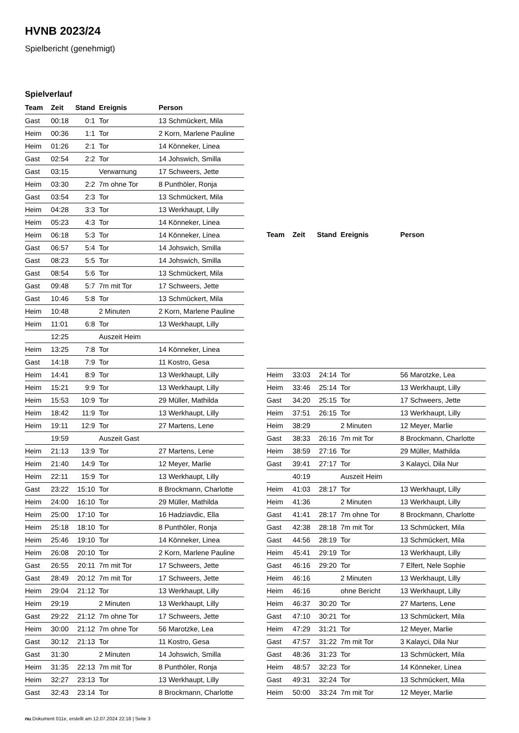HVNB 2023/24
Spielbericht (genehmigt)
Spielverlauf
| Team | Zeit | Stand | Ereignis | Person |
| --- | --- | --- | --- | --- |
| Gast | 00:18 | 0:1 | Tor | 13 Schmückert, Mila |
| Heim | 00:36 | 1:1 | Tor | 2 Korn, Marlene Pauline |
| Heim | 01:26 | 2:1 | Tor | 14 Könneker, Linea |
| Gast | 02:54 | 2:2 | Tor | 14 Johswich, Smilla |
| Gast | 03:15 | | Verwarnung | 17 Schweers, Jette |
| Heim | 03:30 | 2:2 | 7m ohne Tor | 8 Punthöler, Ronja |
| Gast | 03:54 | 2:3 | Tor | 13 Schmückert, Mila |
| Heim | 04:28 | 3:3 | Tor | 13 Werkhaupt, Lilly |
| Heim | 05:23 | 4:3 | Tor | 14 Könneker, Linea |
| Heim | 06:18 | 5:3 | Tor | 14 Könneker, Linea |
| Gast | 06:57 | 5:4 | Tor | 14 Johswich, Smilla |
| Gast | 08:23 | 5:5 | Tor | 14 Johswich, Smilla |
| Gast | 08:54 | 5:6 | Tor | 13 Schmückert, Mila |
| Gast | 09:48 | 5:7 | 7m mit Tor | 17 Schweers, Jette |
| Gast | 10:46 | 5:8 | Tor | 13 Schmückert, Mila |
| Heim | 10:48 | | 2 Minuten | 2 Korn, Marlene Pauline |
| Heim | 11:01 | 6:8 | Tor | 13 Werkhaupt, Lilly |
| | 12:25 | | Auszeit Heim | |
| Heim | 13:25 | 7:8 | Tor | 14 Könneker, Linea |
| Gast | 14:18 | 7:9 | Tor | 11 Kostro, Gesa |
| Heim | 14:41 | 8:9 | Tor | 13 Werkhaupt, Lilly |
| Heim | 15:21 | 9:9 | Tor | 13 Werkhaupt, Lilly |
| Heim | 15:53 | 10:9 | Tor | 29 Müller, Mathilda |
| Heim | 18:42 | 11:9 | Tor | 13 Werkhaupt, Lilly |
| Heim | 19:11 | 12:9 | Tor | 27 Martens, Lene |
| | 19:59 | | Auszeit Gast | |
| Heim | 21:13 | 13:9 | Tor | 27 Martens, Lene |
| Heim | 21:40 | 14:9 | Tor | 12 Meyer, Marlie |
| Heim | 22:11 | 15:9 | Tor | 13 Werkhaupt, Lilly |
| Gast | 23:22 | 15:10 | Tor | 8 Brockmann, Charlotte |
| Heim | 24:00 | 16:10 | Tor | 29 Müller, Mathilda |
| Heim | 25:00 | 17:10 | Tor | 16 Hadziavdic, Ella |
| Heim | 25:18 | 18:10 | Tor | 8 Punthöler, Ronja |
| Heim | 25:46 | 19:10 | Tor | 14 Könneker, Linea |
| Heim | 26:08 | 20:10 | Tor | 2 Korn, Marlene Pauline |
| Gast | 26:55 | 20:11 | 7m mit Tor | 17 Schweers, Jette |
| Gast | 28:49 | 20:12 | 7m mit Tor | 17 Schweers, Jette |
| Heim | 29:04 | 21:12 | Tor | 13 Werkhaupt, Lilly |
| Heim | 29:19 | | 2 Minuten | 13 Werkhaupt, Lilly |
| Gast | 29:22 | 21:12 | 7m ohne Tor | 17 Schweers, Jette |
| Heim | 30:00 | 21:12 | 7m ohne Tor | 56 Marotzke, Lea |
| Gast | 30:12 | 21:13 | Tor | 11 Kostro, Gesa |
| Gast | 31:30 | | 2 Minuten | 14 Johswich, Smilla |
| Heim | 31:35 | 22:13 | 7m mit Tor | 8 Punthöler, Ronja |
| Heim | 32:27 | 23:13 | Tor | 13 Werkhaupt, Lilly |
| Gast | 32:43 | 23:14 | Tor | 8 Brockmann, Charlotte |
| Team | Zeit | Stand | Ereignis | Person |
| --- | --- | --- | --- | --- |
| Heim | 33:03 | 24:14 | Tor | 56 Marotzke, Lea |
| Heim | 33:46 | 25:14 | Tor | 13 Werkhaupt, Lilly |
| Gast | 34:20 | 25:15 | Tor | 17 Schweers, Jette |
| Heim | 37:51 | 26:15 | Tor | 13 Werkhaupt, Lilly |
| Heim | 38:29 | | 2 Minuten | 12 Meyer, Marlie |
| Gast | 38:33 | 26:16 | 7m mit Tor | 8 Brockmann, Charlotte |
| Heim | 38:59 | 27:16 | Tor | 29 Müller, Mathilda |
| Gast | 39:41 | 27:17 | Tor | 3 Kalayci, Dila Nur |
| | 40:19 | | Auszeit Heim | |
| Heim | 41:03 | 28:17 | Tor | 13 Werkhaupt, Lilly |
| Heim | 41:36 | | 2 Minuten | 13 Werkhaupt, Lilly |
| Gast | 41:41 | 28:17 | 7m ohne Tor | 8 Brockmann, Charlotte |
| Gast | 42:38 | 28:18 | 7m mit Tor | 13 Schmückert, Mila |
| Gast | 44:56 | 28:19 | Tor | 13 Schmückert, Mila |
| Heim | 45:41 | 29:19 | Tor | 13 Werkhaupt, Lilly |
| Gast | 46:16 | 29:20 | Tor | 7 Elfert, Nele Sophie |
| Heim | 46:16 | | 2 Minuten | 13 Werkhaupt, Lilly |
| Heim | 46:16 | | ohne Bericht | 13 Werkhaupt, Lilly |
| Heim | 46:37 | 30:20 | Tor | 27 Martens, Lene |
| Gast | 47:10 | 30:21 | Tor | 13 Schmückert, Mila |
| Heim | 47:29 | 31:21 | Tor | 12 Meyer, Marlie |
| Gast | 47:57 | 31:22 | 7m mit Tor | 3 Kalayci, Dila Nur |
| Gast | 48:36 | 31:23 | Tor | 13 Schmückert, Mila |
| Heim | 48:57 | 32:23 | Tor | 14 Könneker, Linea |
| Gast | 49:31 | 32:24 | Tor | 13 Schmückert, Mila |
| Heim | 50:00 | 33:24 | 7m mit Tor | 12 Meyer, Marlie |
nu.Dokument 011e, erstellt am 12.07.2024 22:18 | Seite 3